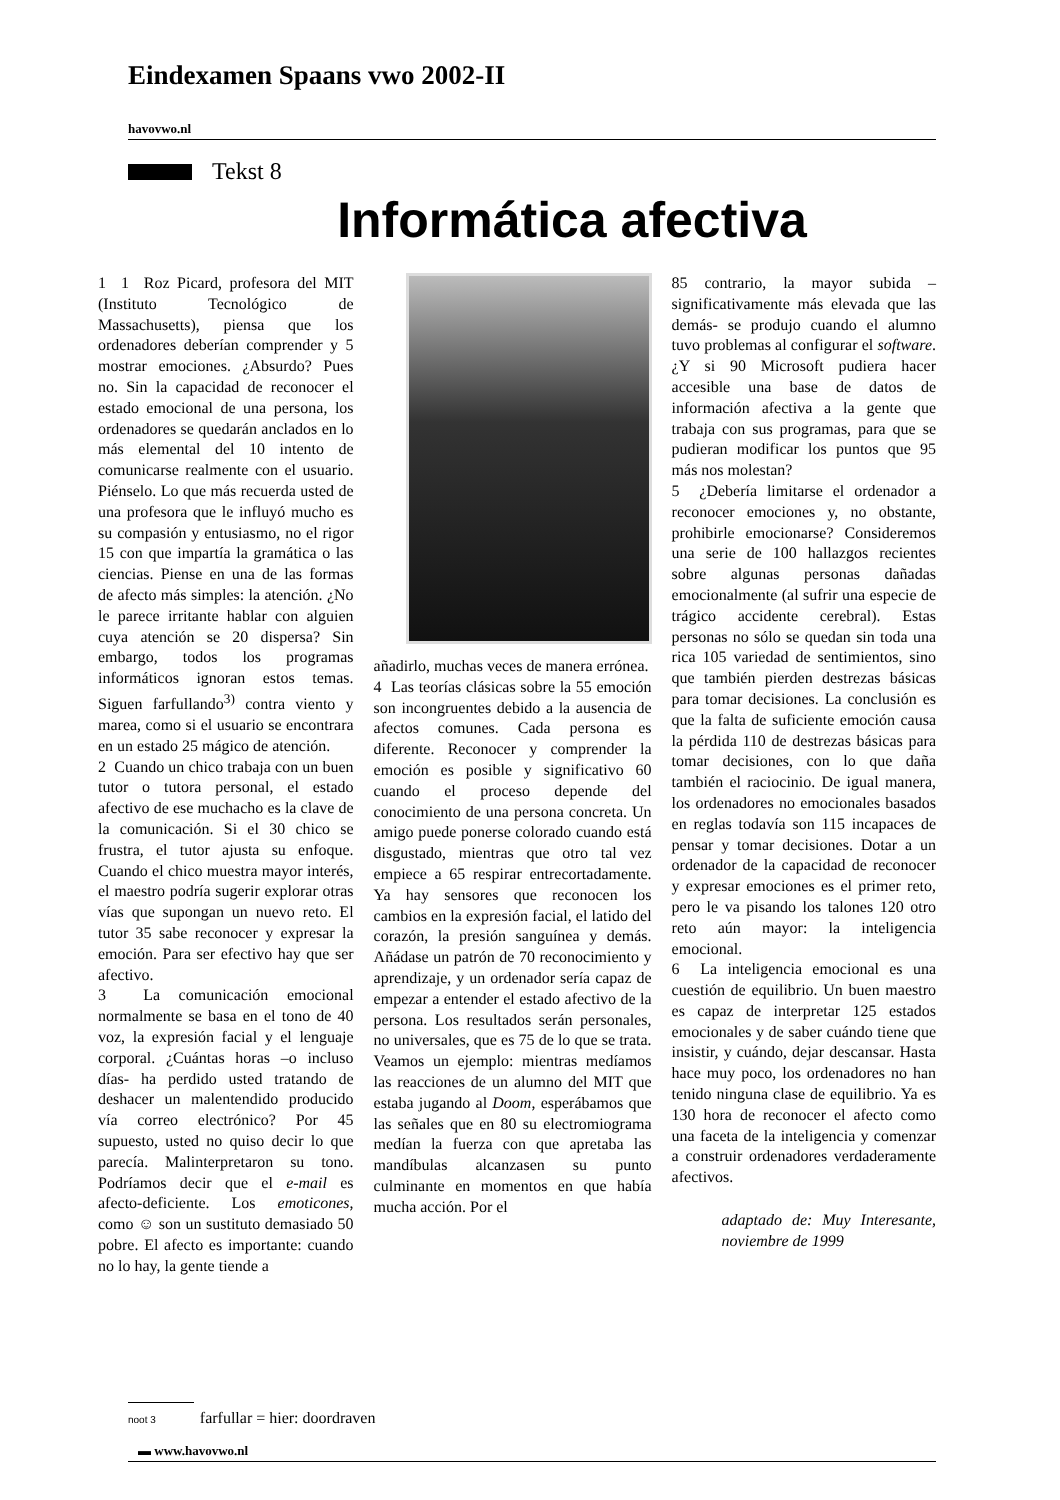Eindexamen Spaans vwo 2002-II
havovwo.nl
Tekst 8
Informática afectiva
1 1 Roz Picard, profesora del MIT (Instituto Tecnológico de Massachusetts), piensa que los ordenadores deberían comprender y 5 mostrar emociones. ¿Absurdo? Pues no. Sin la capacidad de reconocer el estado emocional de una persona, los ordenadores se quedarán anclados en lo más elemental del 10 intento de comunicarse realmente con el usuario. Piénselo. Lo que más recuerda usted de una profesora que le influyó mucho es su compasión y entusiasmo, no el rigor 15 con que impartía la gramática o las ciencias. Piense en una de las formas de afecto más simples: la atención. ¿No le parece irritante hablar con alguien cuya atención se 20 dispersa? Sin embargo, todos los programas informáticos ignoran estos temas. Siguen farfullando<sup>3)</sup> contra viento y marea, como si el usuario se encontrara en un estado 25 mágico de atención.
2 Cuando un chico trabaja con un buen tutor o tutora personal, el estado afectivo de ese muchacho es la clave de la comunicación. Si el 30 chico se frustra, el tutor ajusta su enfoque. Cuando el chico muestra mayor interés, el maestro podría sugerir explorar otras vías que supongan un nuevo reto. El tutor 35 sabe reconocer y expresar la emoción. Para ser efectivo hay que ser afectivo.
3 La comunicación emocional normalmente se basa en el tono de 40 voz, la expresión facial y el lenguaje corporal. ¿Cuántas horas –o incluso días- ha perdido usted tratando de deshacer un malentendido producido vía correo electrónico? Por 45 supuesto, usted no quiso decir lo que parecía. Malinterpretaron su tono. Podríamos decir que el e-mail es afecto-deficiente. Los emoticones, como ☺ son un sustituto demasiado 50 pobre. El afecto es importante: cuando no lo hay, la gente tiende a
añadirlo, muchas veces de manera errónea.
4 Las teorías clásicas sobre la 55 emoción son incongruentes debido a la ausencia de afectos comunes. Cada persona es diferente. Reconocer y comprender la emoción es posible y significativo 60 cuando el proceso depende del conocimiento de una persona concreta. Un amigo puede ponerse colorado cuando está disgustado, mientras que otro tal vez empiece a 65 respirar entrecortadamente. Ya hay sensores que reconocen los cambios en la expresión facial, el latido del corazón, la presión sanguínea y demás. Añádase un patrón de 70 reconocimiento y aprendizaje, y un ordenador sería capaz de empezar a entender el estado afectivo de la persona. Los resultados serán personales, no universales, que es 75 de lo que se trata. Veamos un ejemplo: mientras medíamos las reacciones de un alumno del MIT que estaba jugando al Doom, esperábamos que las señales que en 80 su electromiograma medían la fuerza con que apretaba las mandíbulas alcanzasen su punto culminante en momentos en que había mucha acción. Por el
85 contrario, la mayor subida –significativamente más elevada que las demás- se produjo cuando el alumno tuvo problemas al configurar el software. ¿Y si 90 Microsoft pudiera hacer accesible una base de datos de información afectiva a la gente que trabaja con sus programas, para que se pudieran modificar los puntos que 95 más nos molestan?
5 ¿Debería limitarse el ordenador a reconocer emociones y, no obstante, prohibirle emocionarse? Consideremos una serie de 100 hallazgos recientes sobre algunas personas dañadas emocionalmente (al sufrir una especie de trágico accidente cerebral). Estas personas no sólo se quedan sin toda una rica 105 variedad de sentimientos, sino que también pierden destrezas básicas para tomar decisiones. La conclusión es que la falta de suficiente emoción causa la pérdida 110 de destrezas básicas para tomar decisiones, con lo que daña también el raciocinio. De igual manera, los ordenadores no emocionales basados en reglas todavía son 115 incapaces de pensar y tomar decisiones. Dotar a un ordenador de la capacidad de reconocer y expresar emociones es el primer reto, pero le va pisando los talones 120 otro reto aún mayor: la inteligencia emocional.
6 La inteligencia emocional es una cuestión de equilibrio. Un buen maestro es capaz de interpretar 125 estados emocionales y de saber cuándo tiene que insistir, y cuándo, dejar descansar. Hasta hace muy poco, los ordenadores no han tenido ninguna clase de equilibrio. Ya es 130 hora de reconocer el afecto como una faceta de la inteligencia y comenzar a construir ordenadores verdaderamente afectivos.
adaptado de: Muy Interesante, noviembre de 1999
noot 3 farfullar = hier: doordraven
▬ www.havovwo.nl